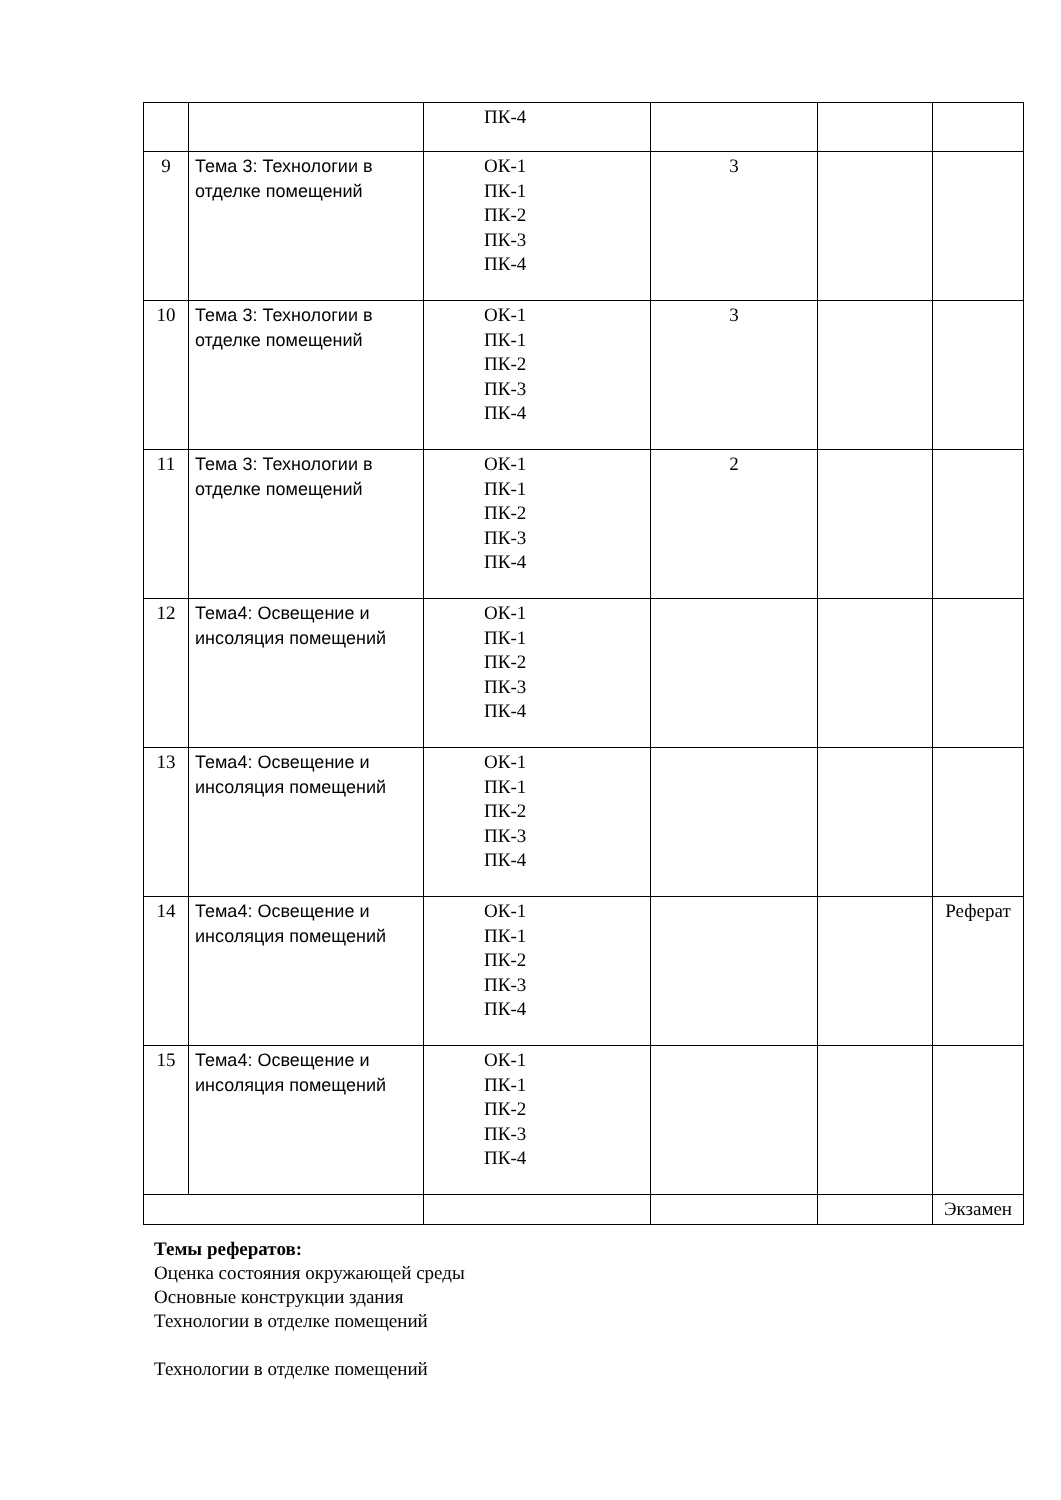| | | ПК-4 | | | |
| 9 | Тема 3: Технологии в отделке помещений | ОК-1 ПК-1 ПК-2 ПК-3 ПК-4 | 3 | | |
| 10 | Тема 3: Технологии в отделке помещений | ОК-1 ПК-1 ПК-2 ПК-3 ПК-4 | 3 | | |
| 11 | Тема 3: Технологии в отделке помещений | ОК-1 ПК-1 ПК-2 ПК-3 ПК-4 | 2 | | |
| 12 | Тема4: Освещение и инсоляция помещений | ОК-1 ПК-1 ПК-2 ПК-3 ПК-4 | | | |
| 13 | Тема4: Освещение и инсоляция помещений | ОК-1 ПК-1 ПК-2 ПК-3 ПК-4 | | | |
| 14 | Тема4: Освещение и инсоляция помещений | ОК-1 ПК-1 ПК-2 ПК-3 ПК-4 | | | Реферат |
| 15 | Тема4: Освещение и инсоляция помещений | ОК-1 ПК-1 ПК-2 ПК-3 ПК-4 | | | |
| | | | | | Экзамен |
Темы рефератов:
Оценка состояния окружающей среды
Основные конструкции здания
Технологии в отделке помещений
Технологии в отделке помещений